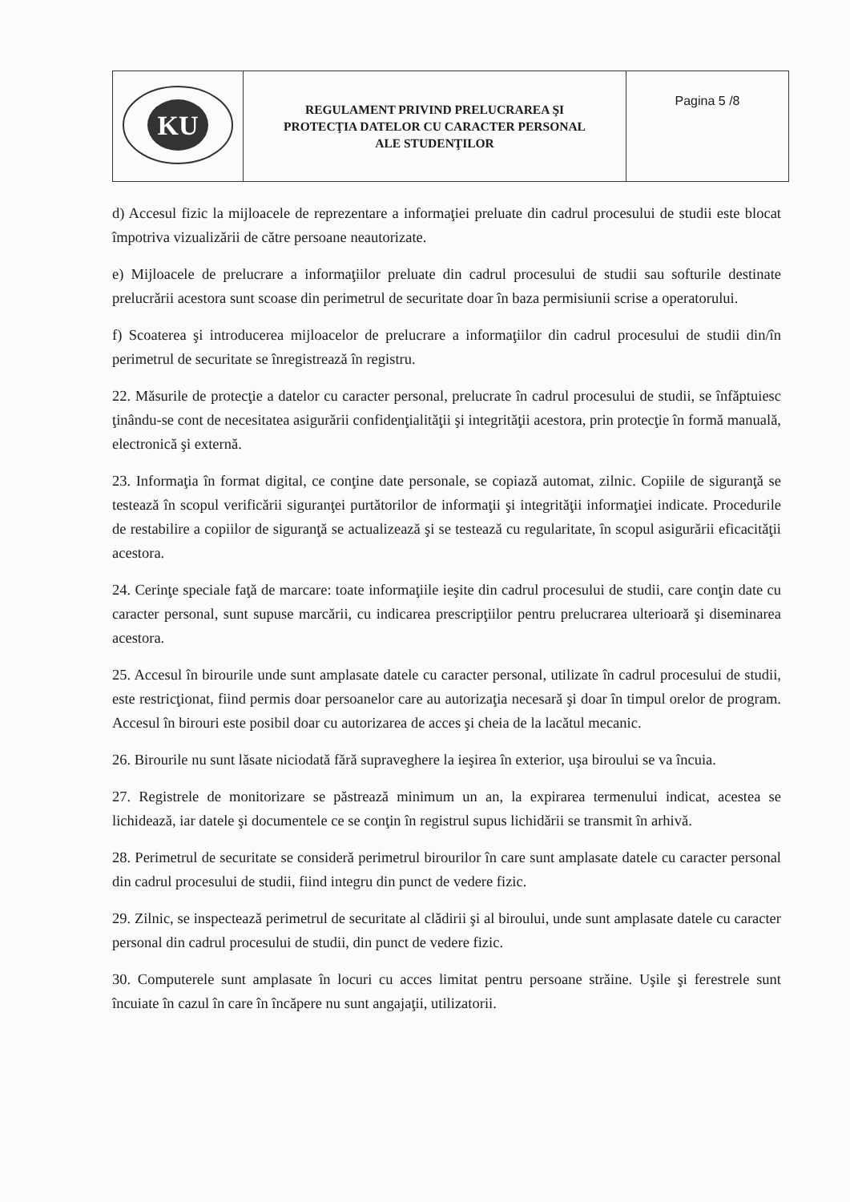| KU | REGULAMENT PRIVIND PRELUCRAREA ŞI PROTECŢIA DATELOR CU CARACTER PERSONAL ALE STUDENŢILOR | Pagina 5 /8 |
d) Accesul fizic la mijloacele de reprezentare a informaţiei preluate din cadrul procesului de studii este blocat împotriva vizualizării de către persoane neautorizate.
e) Mijloacele de prelucrare a informaţiilor preluate din cadrul procesului de studii sau softurile destinate prelucrării acestora sunt scoase din perimetrul de securitate doar în baza permisiunii scrise a operatorului.
f) Scoaterea şi introducerea mijloacelor de prelucrare a informaţiilor din cadrul procesului de studii din/în perimetrul de securitate se înregistrează în registru.
22. Măsurile de protecţie a datelor cu caracter personal, prelucrate în cadrul procesului de studii, se înfăptuiesc ţinându-se cont de necesitatea asigurării confidenţialităţii şi integrităţii acestora, prin protecţie în formă manuală, electronică şi externă.
23. Informaţia în format digital, ce conţine date personale, se copiază automat, zilnic. Copiile de siguranţă se testează în scopul verificării siguranţei purtătorilor de informaţii şi integrităţii informaţiei indicate. Procedurile de restabilire a copiilor de siguranţă se actualizează şi se testează cu regularitate, în scopul asigurării eficacităţii acestora.
24. Cerinţe speciale faţă de marcare: toate informaţiile ieşite din cadrul procesului de studii, care conţin date cu caracter personal, sunt supuse marcării, cu indicarea prescripţiilor pentru prelucrarea ulterioară şi diseminarea acestora.
25. Accesul în birourile unde sunt amplasate datele cu caracter personal, utilizate în cadrul procesului de studii, este restricţionat, fiind permis doar persoanelor care au autorizaţia necesară şi doar în timpul orelor de program. Accesul în birouri este posibil doar cu autorizarea de acces şi cheia de la lacătul mecanic.
26. Birourile nu sunt lăsate niciodată fără supraveghere la ieşirea în exterior, uşa biroului se va încuia.
27. Registrele de monitorizare se păstrează minimum un an, la expirarea termenului indicat, acestea se lichidează, iar datele şi documentele ce se conţin în registrul supus lichidării se transmit în arhivă.
28. Perimetrul de securitate se consideră perimetrul birourilor în care sunt amplasate datele cu caracter personal din cadrul procesului de studii, fiind integru din punct de vedere fizic.
29. Zilnic, se inspectează perimetrul de securitate al clădirii şi al biroului, unde sunt amplasate datele cu caracter personal din cadrul procesului de studii, din punct de vedere fizic.
30. Computerele sunt amplasate în locuri cu acces limitat pentru persoane străine. Uşile şi ferestrele sunt încuiate în cazul în care în încăpere nu sunt angajaţii, utilizatorii.